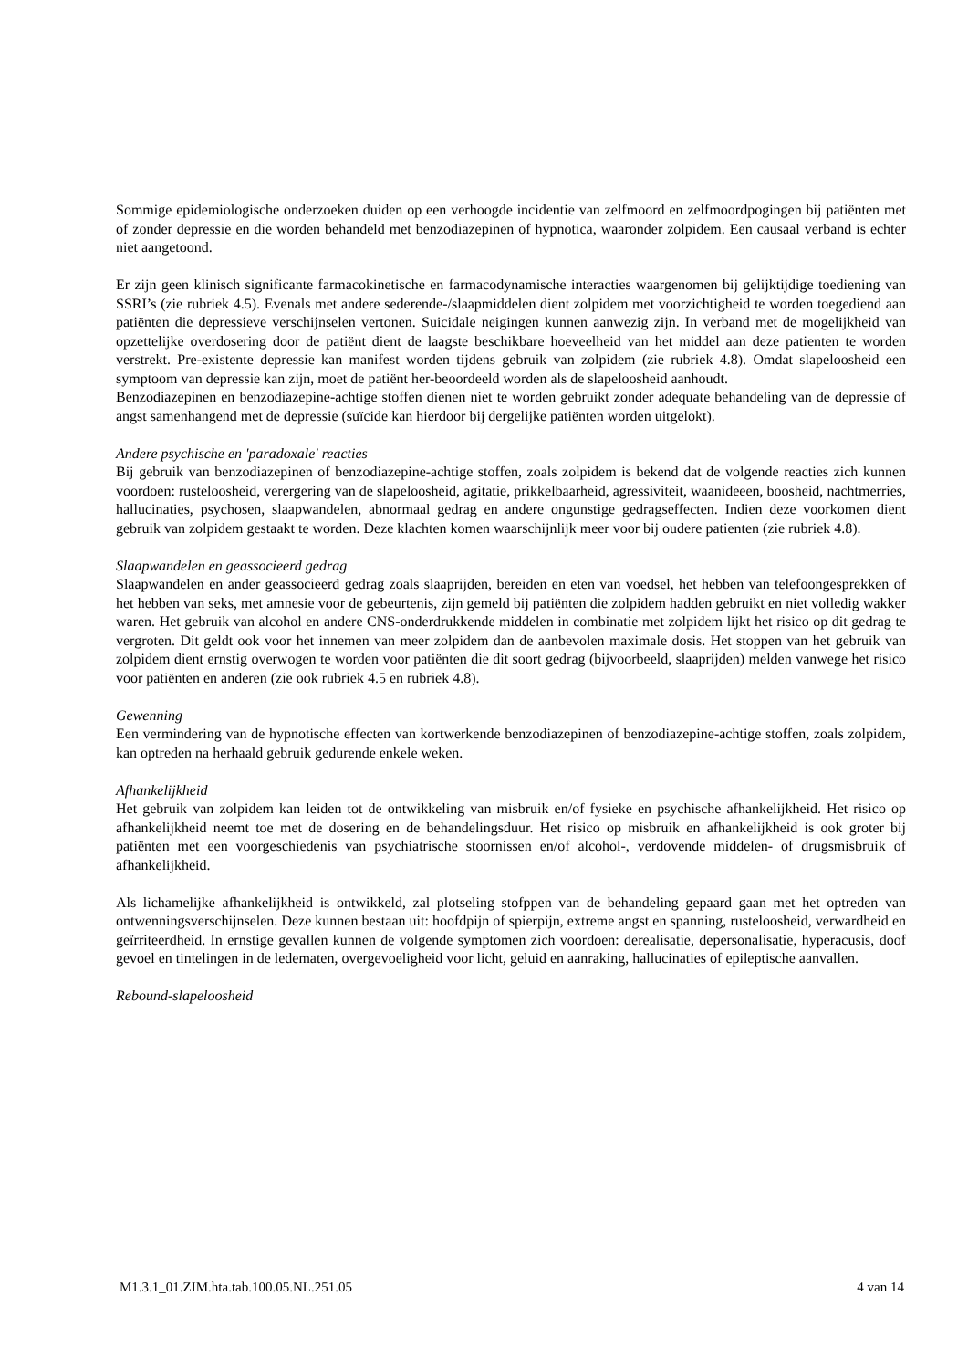Sommige epidemiologische onderzoeken duiden op een verhoogde incidentie van zelfmoord en zelfmoordpogingen bij patiënten met of zonder depressie en die worden behandeld met benzodiazepinen of hypnotica, waaronder zolpidem. Een causaal verband is echter niet aangetoond.
Er zijn geen klinisch significante farmacokinetische en farmacodynamische interacties waargenomen bij gelijktijdige toediening van SSRI’s (zie rubriek 4.5). Evenals met andere sederende-/slaapmiddelen dient zolpidem met voorzichtigheid te worden toegediend aan patiënten die depressieve verschijnselen vertonen. Suicidale neigingen kunnen aanwezig zijn. In verband met de mogelijkheid van opzettelijke overdosering door de patiënt dient de laagste beschikbare hoeveelheid van het middel aan deze patienten te worden verstrekt. Pre-existente depressie kan manifest worden tijdens gebruik van zolpidem (zie rubriek 4.8). Omdat slapeloosheid een symptoom van depressie kan zijn, moet de patiënt her-beoordeeld worden als de slapeloosheid aanhoudt.
Benzodiazepinen en benzodiazepine-achtige stoffen dienen niet te worden gebruikt zonder adequate behandeling van de depressie of angst samenhangend met de depressie (suïcide kan hierdoor bij dergelijke patiënten worden uitgelokt).
Andere psychische en 'paradoxale' reacties
Bij gebruik van benzodiazepinen of benzodiazepine-achtige stoffen, zoals zolpidem is bekend dat de volgende reacties zich kunnen voordoen: rusteloosheid, verergering van de slapeloosheid, agitatie, prikkelbaarheid, agressiviteit, waanideeen, boosheid, nachtmerries, hallucinaties, psychosen, slaapwandelen, abnormaal gedrag en andere ongunstige gedragseffecten. Indien deze voorkomen dient gebruik van zolpidem gestaakt te worden. Deze klachten komen waarschijnlijk meer voor bij oudere patienten (zie rubriek 4.8).
Slaapwandelen en geassocieerd gedrag
Slaapwandelen en ander geassocieerd gedrag zoals slaaprijden, bereiden en eten van voedsel, het hebben van telefoongesprekken of het hebben van seks, met amnesie voor de gebeurtenis, zijn gemeld bij patiënten die zolpidem hadden gebruikt en niet volledig wakker waren. Het gebruik van alcohol en andere CNS-onderdrukkende middelen in combinatie met zolpidem lijkt het risico op dit gedrag te vergroten. Dit geldt ook voor het innemen van meer zolpidem dan de aanbevolen maximale dosis. Het stoppen van het gebruik van zolpidem dient ernstig overwogen te worden voor patiënten die dit soort gedrag (bijvoorbeeld, slaaprijden) melden vanwege het risico voor patiënten en anderen (zie ook rubriek 4.5 en rubriek 4.8).
Gewenning
Een vermindering van de hypnotische effecten van kortwerkende benzodiazepinen of benzodiazepine-achtige stoffen, zoals zolpidem, kan optreden na herhaald gebruik gedurende enkele weken.
Afhankelijkheid
Het gebruik van zolpidem kan leiden tot de ontwikkeling van misbruik en/of fysieke en psychische afhankelijkheid. Het risico op afhankelijkheid neemt toe met de dosering en de behandelingsduur. Het risico op misbruik en afhankelijkheid is ook groter bij patiënten met een voorgeschiedenis van psychiatrische stoornissen en/of alcohol-, verdovende middelen- of drugsmisbruik of afhankelijkheid.
Als lichamelijke afhankelijkheid is ontwikkeld, zal plotseling stofppen van de behandeling gepaard gaan met het optreden van ontwenningsverschijnselen. Deze kunnen bestaan uit: hoofdpijn of spierpijn, extreme angst en spanning, rusteloosheid, verwardheid en geïrriteerdheid. In ernstige gevallen kunnen de volgende symptomen zich voordoen: derealisatie, depersonalisatie, hyperacusis, doof gevoel en tintelingen in de ledematen, overgevoeligheid voor licht, geluid en aanraking, hallucinaties of epileptische aanvallen.
Rebound-slapeloosheid
M1.3.1_01.ZIM.hta.tab.100.05.NL.251.05 4 van 14